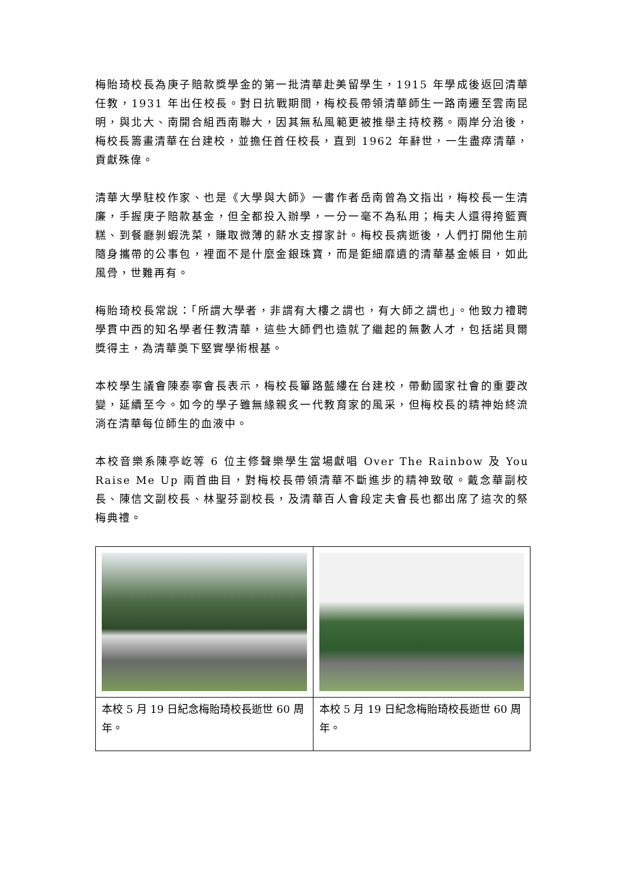梅貽琦校長為庚子賠款獎學金的第一批清華赴美留學生，1915 年學成後返回清華任教，1931 年出任校長。對日抗戰期間，梅校長帶領清華師生一路南遷至雲南昆明，與北大、南開合組西南聯大，因其無私風範更被推舉主持校務。兩岸分治後，梅校長籌畫清華在台建校，並擔任首任校長，直到 1962 年辭世，一生盡瘁清華，貢獻殊偉。
清華大學駐校作家、也是《大學與大師》一書作者岳南曾為文指出，梅校長一生清廉，手握庚子賠款基金，但全都投入辦學，一分一毫不為私用；梅夫人還得挎籃賣糕、到餐廳剝蝦洗菜，賺取微薄的薪水支撐家計。梅校長病逝後，人們打開他生前隨身攜帶的公事包，裡面不是什麼金銀珠寶，而是鉅細靡遺的清華基金帳目，如此風骨，世難再有。
梅貽琦校長常說：「所謂大學者，非謂有大樓之謂也，有大師之謂也」。他致力禮聘學貫中西的知名學者任教清華，這些大師們也造就了繼起的無數人才，包括諾貝爾獎得主，為清華奠下堅實學術根基。
本校學生議會陳泰寧會長表示，梅校長篳路藍縷在台建校，帶動國家社會的重要改變，延續至今。如今的學子雖無緣親炙一代教育家的風采，但梅校長的精神始終流淌在清華每位師生的血液中。
本校音樂系陳亭屹等 6 位主修聲樂學生當場獻唱 Over The Rainbow 及 You Raise Me Up 兩首曲目，對梅校長帶領清華不斷進步的精神致敬。戴念華副校長、陳信文副校長、林聖芬副校長，及清華百人會段定夫會長也都出席了這次的祭梅典禮。
| 本校 5 月 19 日紀念梅貽琦校長逝世 60 周年。 | 本校 5 月 19 日紀念梅貽琦校長逝世 60 周年。 |